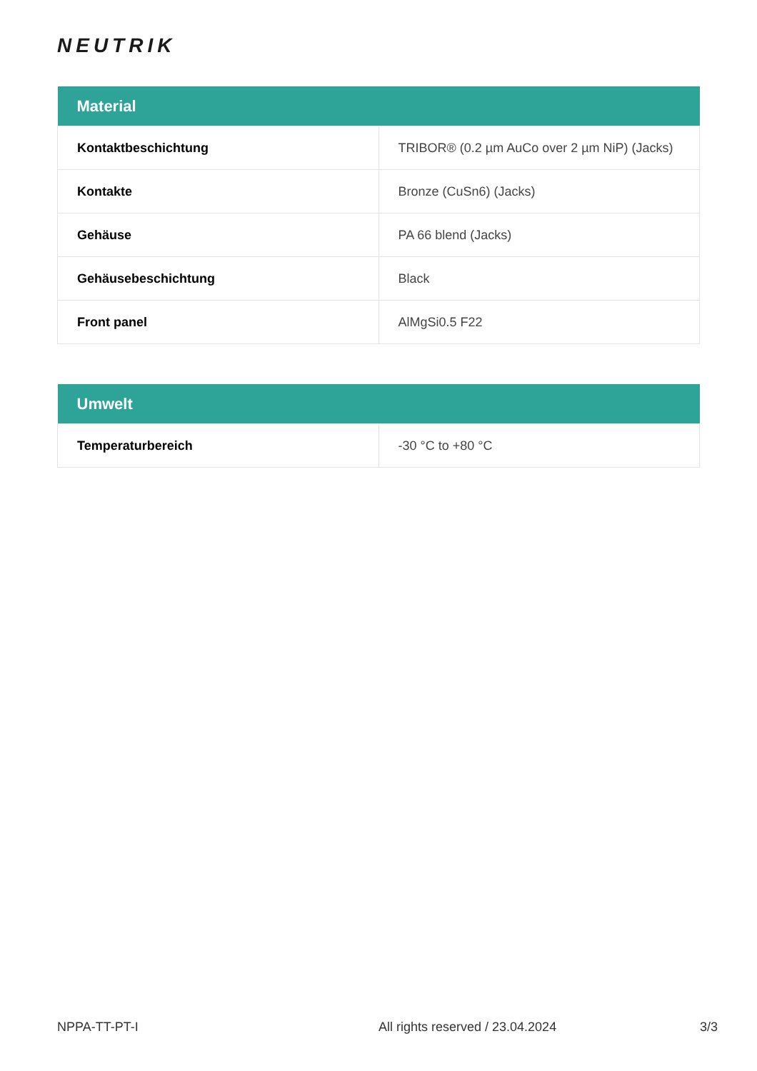NEUTRIK
| Material | |
| --- | --- |
| Kontaktbeschichtung | TRIBOR® (0.2 µm AuCo over 2 µm NiP) (Jacks) |
| Kontakte | Bronze (CuSn6) (Jacks) |
| Gehäuse | PA 66 blend (Jacks) |
| Gehäusebeschichtung | Black |
| Front panel | AlMgSi0.5 F22 |
| Umwelt | |
| --- | --- |
| Temperaturbereich | -30 °C to +80 °C |
NPPA-TT-PT-I All rights reserved / 23.04.2024 3/3